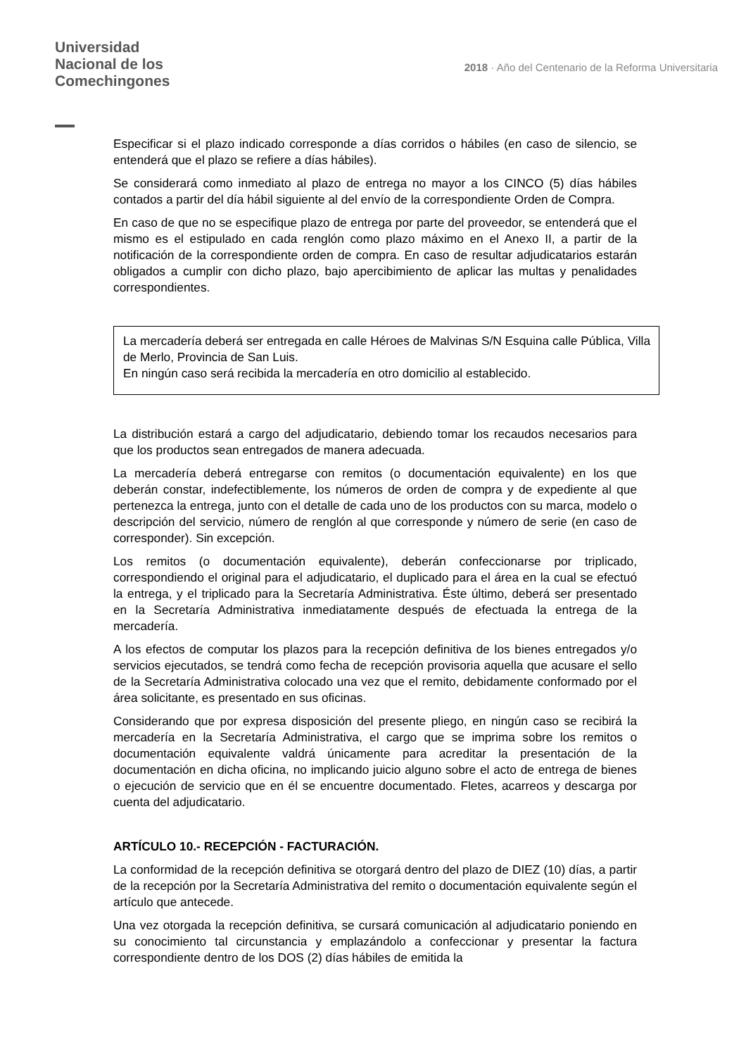Universidad
Nacional de los
Comechingones
2018 · Año del Centenario de la Reforma Universitaria
Especificar si el plazo indicado corresponde a días corridos o hábiles (en caso de silencio, se entenderá que el plazo se refiere a días hábiles).
Se considerará como inmediato al plazo de entrega no mayor a los CINCO (5) días hábiles contados a partir del día hábil siguiente al del envío de la correspondiente Orden de Compra.
En caso de que no se especifique plazo de entrega por parte del proveedor, se entenderá que el mismo es el estipulado en cada renglón como plazo máximo en el Anexo II, a partir de la notificación de la correspondiente orden de compra. En caso de resultar adjudicatarios estarán obligados a cumplir con dicho plazo, bajo apercibimiento de aplicar las multas y penalidades correspondientes.
La mercadería deberá ser entregada en calle Héroes de Malvinas S/N Esquina calle Pública, Villa de Merlo, Provincia de San Luis.
En ningún caso será recibida la mercadería en otro domicilio al establecido.
La distribución estará a cargo del adjudicatario, debiendo tomar los recaudos necesarios para que los productos sean entregados de manera adecuada.
La mercadería deberá entregarse con remitos (o documentación equivalente) en los que deberán constar, indefectiblemente, los números de orden de compra y de expediente al que pertenezca la entrega, junto con el detalle de cada uno de los productos con su marca, modelo o descripción del servicio, número de renglón al que corresponde y número de serie (en caso de corresponder). Sin excepción.
Los remitos (o documentación equivalente), deberán confeccionarse por triplicado, correspondiendo el original para el adjudicatario, el duplicado para el área en la cual se efectuó la entrega, y el triplicado para la Secretaría Administrativa. Éste último, deberá ser presentado en la Secretaría Administrativa inmediatamente después de efectuada la entrega de la mercadería.
A los efectos de computar los plazos para la recepción definitiva de los bienes entregados y/o servicios ejecutados, se tendrá como fecha de recepción provisoria aquella que acusare el sello de la Secretaría Administrativa colocado una vez que el remito, debidamente conformado por el área solicitante, es presentado en sus oficinas.
Considerando que por expresa disposición del presente pliego, en ningún caso se recibirá la mercadería en la Secretaría Administrativa, el cargo que se imprima sobre los remitos o documentación equivalente valdrá únicamente para acreditar la presentación de la documentación en dicha oficina, no implicando juicio alguno sobre el acto de entrega de bienes o ejecución de servicio que en él se encuentre documentado. Fletes, acarreos y descarga por cuenta del adjudicatario.
ARTÍCULO 10.- RECEPCIÓN - FACTURACIÓN.
La conformidad de la recepción definitiva se otorgará dentro del plazo de DIEZ (10) días, a partir de la recepción por la Secretaría Administrativa del remito o documentación equivalente según el artículo que antecede.
Una vez otorgada la recepción definitiva, se cursará comunicación al adjudicatario poniendo en su conocimiento tal circunstancia y emplazándolo a confeccionar y presentar la factura correspondiente dentro de los DOS (2) días hábiles de emitida la